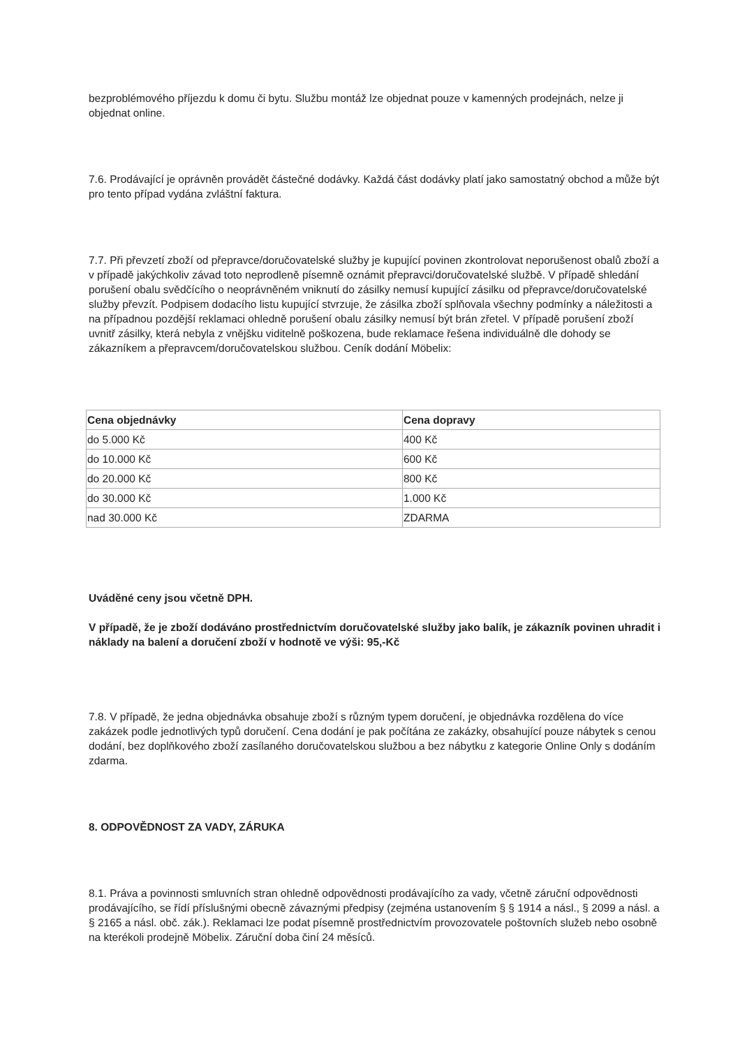bezproblémového příjezdu k domu či bytu. Službu montáž lze objednat pouze v kamenných prodejnách, nelze ji objednat online.
7.6. Prodávající je oprávněn provádět částečné dodávky. Každá část dodávky platí jako samostatný obchod a může být pro tento případ vydána zvláštní faktura.
7.7. Při převzetí zboží od přepravce/doručovatelské služby je kupující povinen zkontrolovat neporušenost obalů zboží a v případě jakýchkoliv závad toto neprodleně písemně oznámit přepravci/doručovatelské službě. V případě shledání porušení obalu svědčícího o neoprávněném vniknutí do zásilky nemusí kupující zásilku od přepravce/doručovatelské služby převzít. Podpisem dodacího listu kupující stvrzuje, že zásilka zboží splňovala všechny podmínky a náležitosti a na případnou pozdější reklamaci ohledně porušení obalu zásilky nemusí být brán zřetel. V případě porušení zboží uvnitř zásilky, která nebyla z vnějšku viditelně poškozena, bude reklamace řešena individuálně dle dohody se zákazníkem a přepravcem/doručovatelskou službou. Ceník dodání Möbelix:
| Cena objednávky | Cena dopravy |
| --- | --- |
| do 5.000 Kč | 400 Kč |
| do 10.000 Kč | 600 Kč |
| do 20.000 Kč | 800 Kč |
| do 30.000 Kč | 1.000 Kč |
| nad 30.000 Kč | ZDARMA |
Uváděné ceny jsou včetně DPH.
V případě, že je zboží dodáváno prostřednictvím doručovatelské služby jako balík, je zákazník povinen uhradit i náklady na balení a doručení zboží v hodnotě ve výši: 95,-Kč
7.8. V případě, že jedna objednávka obsahuje zboží s různým typem doručení, je objednávka rozdělena do více zakázek podle jednotlivých typů doručení. Cena dodání je pak počítána ze zakázky, obsahující pouze nábytek s cenou dodání, bez doplňkového zboží zasílaného doručovatelskou službou a bez nábytku z kategorie Online Only s dodáním zdarma.
8. ODPOVĚDNOST ZA VADY, ZÁRUKA
8.1. Práva a povinnosti smluvních stran ohledně odpovědnosti prodávajícího za vady, včetně záruční odpovědnosti prodávajícího, se řídí příslušnými obecně závaznými předpisy (zejména ustanovením § § 1914 a násl., § 2099 a násl. a § 2165 a násl. obč. zák.). Reklamaci lze podat písemně prostřednictvím provozovatele poštovních služeb nebo osobně na kterékoli prodejně Möbelix. Záruční doba činí 24 měsíců.